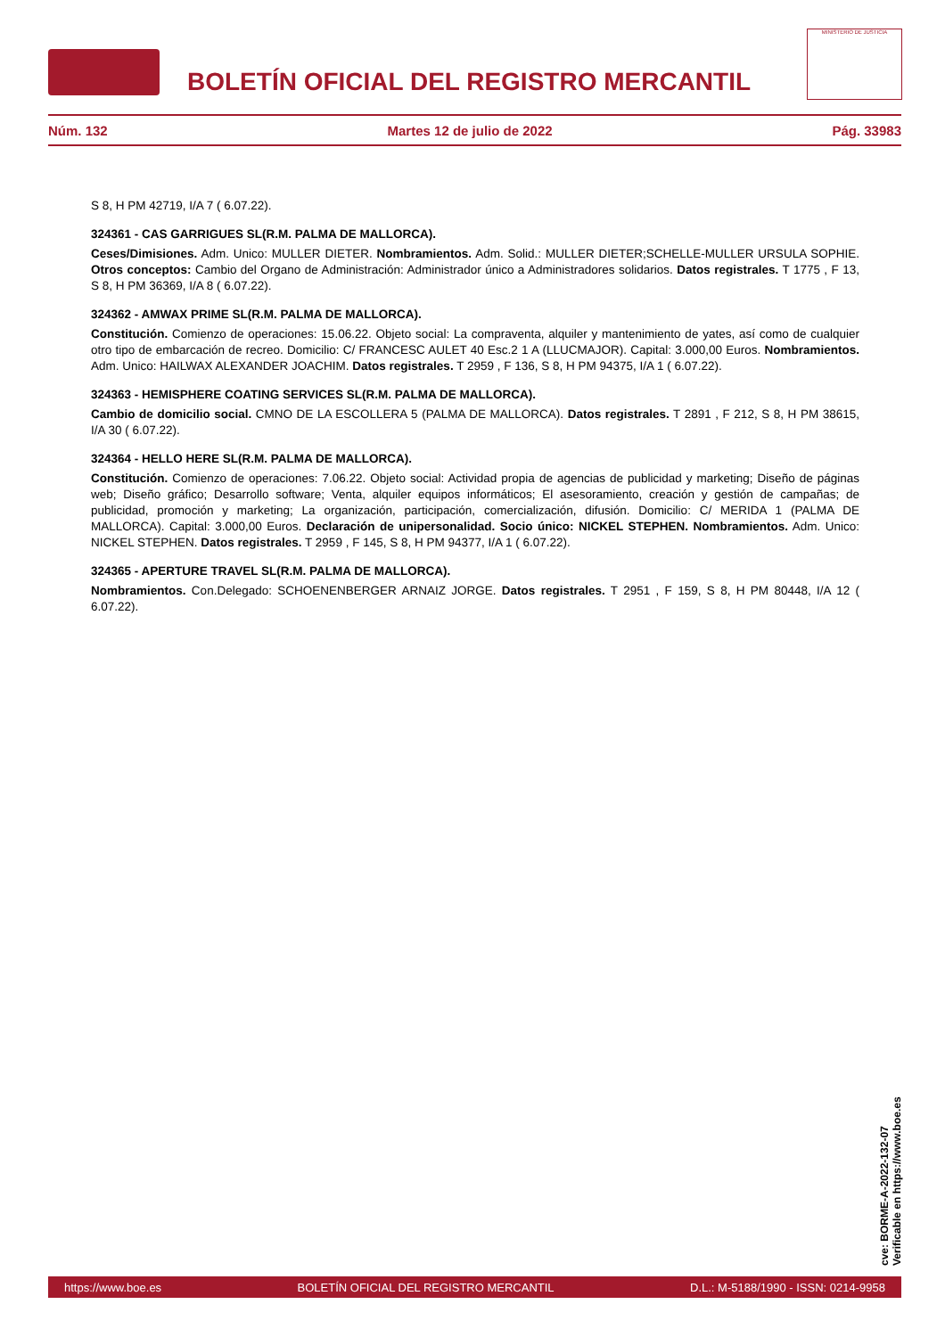BOLETÍN OFICIAL DEL REGISTRO MERCANTIL
MINISTERIO DE JUSTICIA
Núm. 132 Martes 12 de julio de 2022 Pág. 33983
S 8, H PM 42719, I/A 7 ( 6.07.22).
324361 - CAS GARRIGUES SL(R.M. PALMA DE MALLORCA).
Ceses/Dimisiones. Adm. Unico: MULLER DIETER. Nombramientos. Adm. Solid.: MULLER DIETER;SCHELLE-MULLER URSULA SOPHIE. Otros conceptos: Cambio del Organo de Administración: Administrador único a Administradores solidarios. Datos registrales. T 1775 , F 13, S 8, H PM 36369, I/A 8 ( 6.07.22).
324362 - AMWAX PRIME SL(R.M. PALMA DE MALLORCA).
Constitución. Comienzo de operaciones: 15.06.22. Objeto social: La compraventa, alquiler y mantenimiento de yates, así como de cualquier otro tipo de embarcación de recreo. Domicilio: C/ FRANCESC AULET 40 Esc.2 1 A (LLUCMAJOR). Capital: 3.000,00 Euros. Nombramientos. Adm. Unico: HAILWAX ALEXANDER JOACHIM. Datos registrales. T 2959 , F 136, S 8, H PM 94375, I/A 1 ( 6.07.22).
324363 - HEMISPHERE COATING SERVICES SL(R.M. PALMA DE MALLORCA).
Cambio de domicilio social. CMNO DE LA ESCOLLERA 5 (PALMA DE MALLORCA). Datos registrales. T 2891 , F 212, S 8, H PM 38615, I/A 30 ( 6.07.22).
324364 - HELLO HERE SL(R.M. PALMA DE MALLORCA).
Constitución. Comienzo de operaciones: 7.06.22. Objeto social: Actividad propia de agencias de publicidad y marketing; Diseño de páginas web; Diseño gráfico; Desarrollo software; Venta, alquiler equipos informáticos; El asesoramiento, creación y gestión de campañas; de publicidad, promoción y marketing; La organización, participación, comercialización, difusión. Domicilio: C/ MERIDA 1 (PALMA DE MALLORCA). Capital: 3.000,00 Euros. Declaración de unipersonalidad. Socio único: NICKEL STEPHEN. Nombramientos. Adm. Unico: NICKEL STEPHEN. Datos registrales. T 2959 , F 145, S 8, H PM 94377, I/A 1 ( 6.07.22).
324365 - APERTURE TRAVEL SL(R.M. PALMA DE MALLORCA).
Nombramientos. Con.Delegado: SCHOENENBERGER ARNAIZ JORGE. Datos registrales. T 2951 , F 159, S 8, H PM 80448, I/A 12 ( 6.07.22).
cve: BORME-A-2022-132-07
Verificable en https://www.boe.es
https://www.boe.es BOLETÍN OFICIAL DEL REGISTRO MERCANTIL D.L.: M-5188/1990 - ISSN: 0214-9958